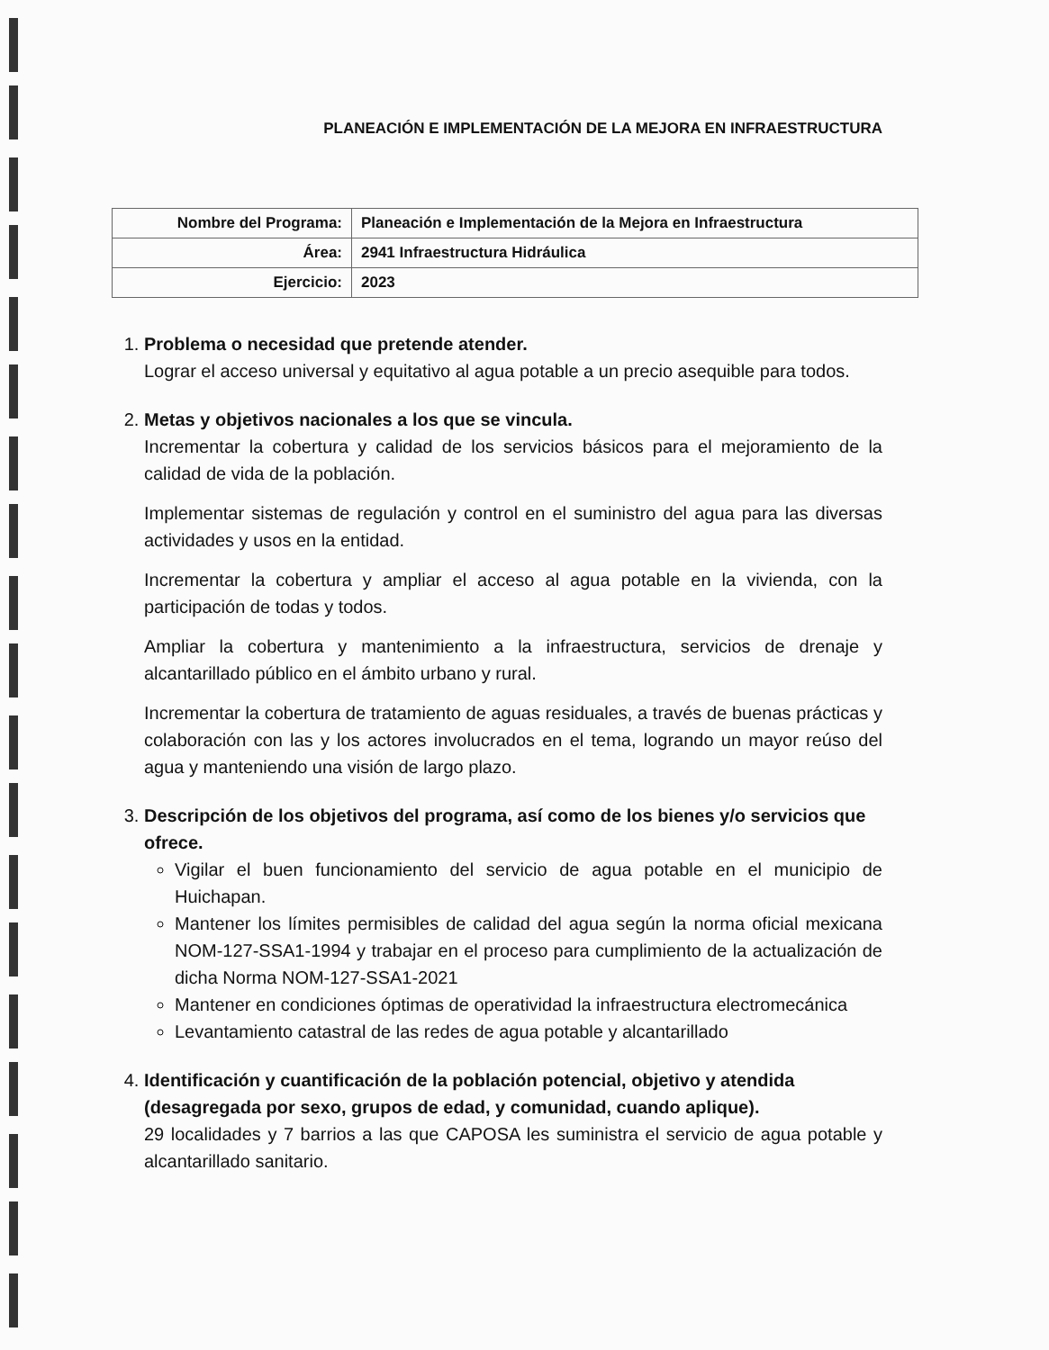PLANEACIÓN E IMPLEMENTACIÓN DE LA MEJORA EN INFRAESTRUCTURA
| Nombre del Programa: | Planeación e Implementación de la Mejora en Infraestructura |
| Área: | 2941 Infraestructura Hidráulica |
| Ejercicio: | 2023 |
1.
Problema o necesidad que pretende atender.
Lograr el acceso universal y equitativo al agua potable a un precio asequible para todos.
2.
Metas y objetivos nacionales a los que se vincula.
Incrementar la cobertura y calidad de los servicios básicos para el mejoramiento de la calidad de vida de la población.
Implementar sistemas de regulación y control en el suministro del agua para las diversas actividades y usos en la entidad.
Incrementar la cobertura y ampliar el acceso al agua potable en la vivienda, con la participación de todas y todos.
Ampliar la cobertura y mantenimiento a la infraestructura, servicios de drenaje y alcantarillado público en el ámbito urbano y rural.
Incrementar la cobertura de tratamiento de aguas residuales, a través de buenas prácticas y colaboración con las y los actores involucrados en el tema, logrando un mayor reúso del agua y manteniendo una visión de largo plazo.
3.
Descripción de los objetivos del programa, así como de los bienes y/o servicios que ofrece.
Vigilar el buen funcionamiento del servicio de agua potable en el municipio de Huichapan.
Mantener los límites permisibles de calidad del agua según la norma oficial mexicana NOM-127-SSA1-1994 y trabajar en el proceso para cumplimiento de la actualización de dicha Norma NOM-127-SSA1-2021
Mantener en condiciones óptimas de operatividad la infraestructura electromecánica
Levantamiento catastral de las redes de agua potable y alcantarillado
4.
Identificación y cuantificación de la población potencial, objetivo y atendida (desagregada por sexo, grupos de edad, y comunidad, cuando aplique).
29 localidades y 7 barrios a las que CAPOSA les suministra el servicio de agua potable y alcantarillado sanitario.